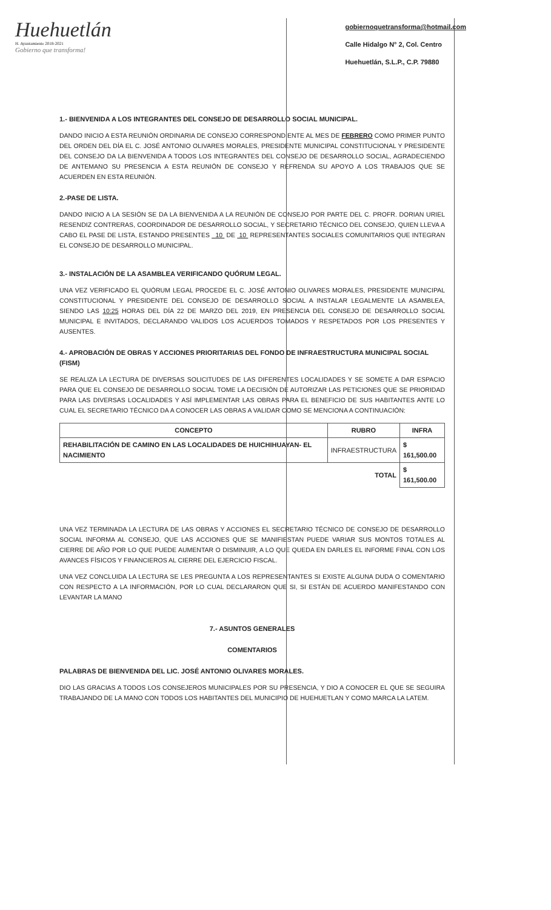Huehuetlán
H. Ayuntamiento 2018-2021
Gobierno que transforma!
gobiernoquetransforma@hotmail.com
Calle Hidalgo N° 2, Col. Centro
Huehuetlán, S.L.P., C.P. 79880
1.- BIENVENIDA A LOS INTEGRANTES DEL CONSEJO DE DESARROLLO SOCIAL MUNICIPAL.
DANDO INICIO A ESTA REUNIÓN ORDINARIA DE CONSEJO CORRESPONDIENTE AL MES DE FEBRERO COMO PRIMER PUNTO DEL ORDEN DEL DÍA EL C. JOSÉ ANTONIO OLIVARES MORALES, PRESIDENTE MUNICIPAL CONSTITUCIONAL Y PRESIDENTE DEL CONSEJO DA LA BIENVENIDA A TODOS LOS INTEGRANTES DEL CONSEJO DE DESARROLLO SOCIAL, AGRADECIENDO DE ANTEMANO SU PRESENCIA A ESTA REUNIÓN DE CONSEJO Y REFRENDA SU APOYO A LOS TRABAJOS QUE SE ACUERDEN EN ESTA REUNIÓN.
2.-PASE DE LISTA.
DANDO INICIO A LA SESIÓN SE DA LA BIENVENIDA A LA REUNIÓN DE CONSEJO POR PARTE DEL C. PROFR. DORIAN URIEL RESENDIZ CONTRERAS, COORDINADOR DE DESARROLLO SOCIAL, Y SECRETARIO TÉCNICO DEL CONSEJO, QUIEN LLEVA A CABO EL PASE DE LISTA, ESTANDO PRESENTES 10 DE 10 REPRESENTANTES SOCIALES COMUNITARIOS QUE INTEGRAN EL CONSEJO DE DESARROLLO MUNICIPAL.
3.- INSTALACIÓN DE LA ASAMBLEA VERIFICANDO QUÓRUM LEGAL.
UNA VEZ VERIFICADO EL QUÓRUM LEGAL PROCEDE EL C. JOSÉ ANTONIO OLIVARES MORALES, PRESIDENTE MUNICIPAL CONSTITUCIONAL Y PRESIDENTE DEL CONSEJO DE DESARROLLO SOCIAL A INSTALAR LEGALMENTE LA ASAMBLEA, SIENDO LAS 10:25 HORAS DEL DÍA 22 DE MARZO DEL 2019, EN PRESENCIA DEL CONSEJO DE DESARROLLO SOCIAL MUNICIPAL E INVITADOS, DECLARANDO VALIDOS LOS ACUERDOS TOMADOS Y RESPETADOS POR LOS PRESENTES Y AUSENTES.
4.- APROBACIÓN DE OBRAS Y ACCIONES PRIORITARIAS DEL FONDO DE INFRAESTRUCTURA MUNICIPAL SOCIAL (FISM)
SE REALIZA LA LECTURA DE DIVERSAS SOLICITUDES DE LAS DIFERENTES LOCALIDADES Y SE SOMETE A DAR ESPACIO PARA QUE EL CONSEJO DE DESARROLLO SOCIAL TOME LA DECISIÓN DE AUTORIZAR LAS PETICIONES QUE SE PRIORIDAD PARA LAS DIVERSAS LOCALIDADES Y ASÍ IMPLEMENTAR LAS OBRAS PARA EL BENEFICIO DE SUS HABITANTES ANTE LO CUAL EL SECRETARIO TÉCNICO DA A CONOCER LAS OBRAS A VALIDAR COMO SE MENCIONA A CONTINUACIÓN:
| CONCEPTO | RUBRO | INFRA |
| --- | --- | --- |
| REHABILITACIÓN DE CAMINO EN LAS LOCALIDADES DE HUICHIHUAYAN- EL NACIMIENTO | INFRAESTRUCTURA | $ 161,500.00 |
| | TOTAL | $ 161,500.00 |
UNA VEZ TERMINADA LA LECTURA DE LAS OBRAS Y ACCIONES EL SECRETARIO TÉCNICO DE CONSEJO DE DESARROLLO SOCIAL INFORMA AL CONSEJO, QUE LAS ACCIONES QUE SE MANIFIESTAN PUEDE VARIAR SUS MONTOS TOTALES AL CIERRE DE AÑO POR LO QUE PUEDE AUMENTAR O DISMINUIR, A LO QUE QUEDA EN DARLES EL INFORME FINAL CON LOS AVANCES FÍSICOS Y FINANCIEROS AL CIERRE DEL EJERCICIO FISCAL.
UNA VEZ CONCLUIDA LA LECTURA SE LES PREGUNTA A LOS REPRESENTANTES SI EXISTE ALGUNA DUDA O COMENTARIO CON RESPECTO A LA INFORMACIÓN, POR LO CUAL DECLARARON QUE SI, SI ESTÁN DE ACUERDO MANIFESTANDO CON LEVANTAR LA MANO
7.- ASUNTOS GENERALES
COMENTARIOS
PALABRAS DE BIENVENIDA DEL LIC. JOSÉ ANTONIO OLIVARES MORALES.
DIO LAS GRACIAS A TODOS LOS CONSEJEROS MUNICIPALES POR SU PRESENCIA, Y DIO A CONOCER EL QUE SE SEGUIRA TRABAJANDO DE LA MANO CON TODOS LOS HABITANTES DEL MUNICIPIO DE HUEHUETLAN Y COMO MARCA LA LATEM.